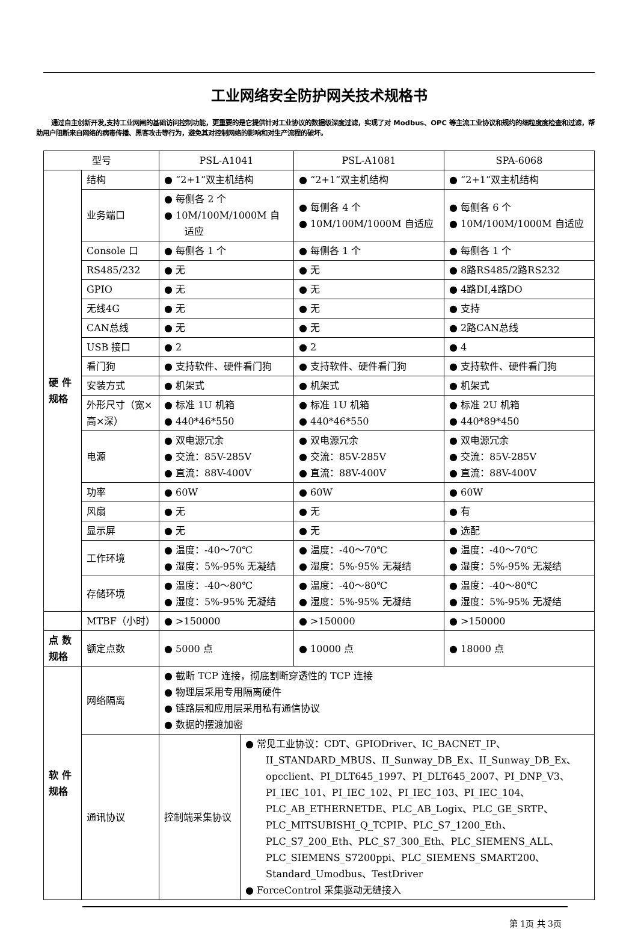工业网络安全防护网关技术规格书
通过自主创新开发,支持工业网闸的基础访问控制功能，更重要的是它提供针对工业协议的数据级深度过滤，实现了对 Modbus、OPC 等主流工业协议和规约的细粒度度检查和过滤，帮助用户阻断来自网络的病毒传播、黑客攻击等行为，避免其对控制网络的影响和对生产流程的破坏。
| 型号 | | PSL-A1041 | | PSL-A1081 | SPA-6068 |
| --- | --- | --- | --- | --- | --- |
| 硬 件 规格 | 结构 | ● “2+1”双主机结构 | | ● “2+1”双主机结构 | ● “2+1”双主机结构 |
| | 业务端口 | ● 每侧各 2 个 ● 10M/100M/1000M 自适应 | | ● 每侧各 4 个 ● 10M/100M/1000M 自适应 | ● 每侧各 6 个 ● 10M/100M/1000M 自适应 |
| | Console 口 | ● 每侧各 1 个 | | ● 每侧各 1 个 | ● 每侧各 1 个 |
| | RS485/232 | ● 无 | | ● 无 | ● 8路RS485/2路RS232 |
| | GPIO | ● 无 | | ● 无 | ● 4路DI,4路DO |
| | 无线4G | ● 无 | | ● 无 | ● 支持 |
| | CAN总线 | ● 无 | | ● 无 | ● 2路CAN总线 |
| | USB 接口 | ● 2 | | ● 2 | ● 4 |
| | 看门狗 | ● 支持软件、硬件看门狗 | | ● 支持软件、硬件看门狗 | ● 支持软件、硬件看门狗 |
| | 安装方式 | ● 机架式 | | ● 机架式 | ● 机架式 |
| | 外形尺寸（宽×高×深） | ● 标准 1U 机箱 ● 440*46*550 | | ● 标准 1U 机箱 ● 440*46*550 | ● 标准 2U 机箱 ● 440*89*450 |
| | 电源 | ● 双电源冗余 ● 交流：85V-285V ● 直流：88V-400V | | ● 双电源冗余 ● 交流：85V-285V ● 直流：88V-400V | ● 双电源冗余 ● 交流：85V-285V ● 直流：88V-400V |
| | 功率 | ● 60W | | ● 60W | ● 60W |
| | 风扇 | ● 无 | | ● 无 | ● 有 |
| | 显示屏 | ● 无 | | ● 无 | ● 选配 |
| | 工作环境 | ● 温度：-40～70℃ ● 湿度：5%-95% 无凝结 | | ● 温度：-40～70℃ ● 湿度：5%-95% 无凝结 | ● 温度：-40～70℃ ● 湿度：5%-95% 无凝结 |
| | 存储环境 | ● 温度：-40～80℃ ● 湿度：5%-95% 无凝结 | | ● 温度：-40～80℃ ● 湿度：5%-95% 无凝结 | ● 温度：-40～80℃ ● 湿度：5%-95% 无凝结 |
| | MTBF（小时） | ● >150000 | | ● >150000 | ● >150000 |
| 点 数规格 | 额定点数 | ● 5000 点 | | ● 10000 点 | ● 18000 点 |
| 软 件规格 | 网络隔离 | ● 截断 TCP 连接，彻底割断穿透性的 TCP 连接 ● 物理层采用专用隔离硬件 ● 链路层和应用层采用私有通信协议 ● 数据的摆渡加密 | | | |
| | 通讯协议 | 控制端采集协议 | ● 常见工业协议：CDT、GPIODriver、IC_BACNET_IP、II_STANDARD_MBUS、II_Sunway_DB_Ex、II_Sunway_DB_Ex、opcclient、PI_DLT645_1997、PI_DLT645_2007、PI_DNP_V3、PI_IEC_101、PI_IEC_102、PI_IEC_103、PI_IEC_104、PLC_AB_ETHERNETDE、PLC_AB_Logix、PLC_GE_SRTP、PLC_MITSUBISHI_Q_TCPIP、PLC_S7_1200_Eth、PLC_S7_200_Eth、PLC_S7_300_Eth、PLC_SIEMENS_ALL、PLC_SIEMENS_S7200ppi、PLC_SIEMENS_SMART200、Standard_Umodbus、TestDriver ● ForceControl 采集驱动无缝接入 | | |
第 1页 共 3页